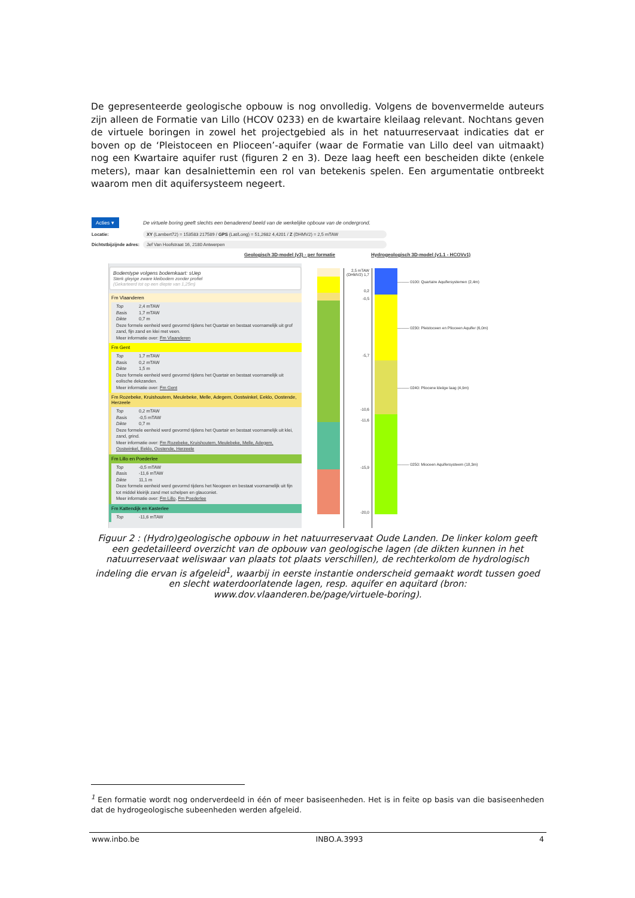De gepresenteerde geologische opbouw is nog onvolledig. Volgens de bovenvermelde auteurs zijn alleen de Formatie van Lillo (HCOV 0233) en de kwartaire kleilaag relevant. Nochtans geven de virtuele boringen in zowel het projectgebied als in het natuurreservaat indicaties dat er boven op de ‘Pleistoceen en Plioceen’-aquifer (waar de Formatie van Lillo deel van uitmaakt) nog een Kwartaire aquifer rust (figuren 2 en 3). Deze laag heeft een bescheiden dikte (enkele meters), maar kan desalniettemin een rol van betekenis spelen. Een argumentatie ontbreekt waarom men dit aquifersysteem negeert.
Acties ▾
De virtuele boring geeft slechts een benaderend beeld van de werkelijke opbouw van de ondergrond.
Locatie: XY (Lambert72) = 153583 217589 / GPS (Lat/Long) = 51,2682 4,4201 / Z (DHMV2) = 2,5 mTAW
Dichtstbijzijnde adres:
Jef Van Hoofstraat 16, 2180 Antwerpen
Geologisch 3D-model (v3) - per formatie Hydrogeologisch 3D-model (v1.1 - HCOVv1)
Bodemtype volgens bodemkaart: sUep
Sterk gleyige zware kleibodem zonder profiel
(Gekarteerd tot op een diepte van 1,25m)
Fm Vlaanderen
Top 2,4 mTAW
Basis 1,7 mTAW
Dikte 0,7 m
Deze formele eenheid werd gevormd tijdens het Quartair en bestaat voornamelijk uit grof zand, fijn zand en klei met veen.
Meer informatie over: Fm Vlaanderen
Fm Gent
Top 1,7 mTAW
Basis 0,2 mTAW
Dikte 1,5 m
Deze formele eenheid werd gevormd tijdens het Quartair en bestaat voornamelijk uit eolische dekzanden.
Meer informatie over: Fm Gent
Fm Rozebeke, Kruishoutem, Meulebeke, Melle, Adegem, Oostwinkel, Eeklo, Oostende, Herzeele
Top 0,2 mTAW
Basis -0,5 mTAW
Dikte 0,7 m
Deze formele eenheid werd gevormd tijdens het Quartair en bestaat voornamelijk uit klei, zand, grind.
Meer informatie over: Fm Rozebeke, Kruishoutem, Meulebeke, Melle, Adegem, Oostwinkel, Eeklo, Oostende, Herzeele
Fm Lillo en Poederlee
Top -0,5 mTAW
Basis -11,6 mTAW
Dikte 11,1 m
Deze formele eenheid werd gevormd tijdens het Neogeen en bestaat voornamelijk uit fijn tot middel kleirijk zand met schelpen en glauconiet.
Meer informatie over: Fm Lillo, Fm Poederlee
Fm Kattendijk en Kasterlee
Top -11,6 mTAW
2,5 mTAW (DHMV2) 1,7
0,2
-0,5
-5,7
-10,6
-11,6
-15,9
-20,0
——— 0100: Quartaire Aquifersystemen (2,4m)
——— 0230: Pleistoceen en Plioceen Aquifer (6,0m)
——— 0240: Pliocene kleiige laag (4,9m)
——— 0250: Mioceen Aquifersysteem (18,3m)
Figuur 2 : (Hydro)geologische opbouw in het natuurreservaat Oude Landen. De linker kolom geeft een gedetailleerd overzicht van de opbouw van geologische lagen (de dikten kunnen in het natuurreservaat weliswaar van plaats tot plaats verschillen), de rechterkolom de hydrologisch indeling die ervan is afgeleid<sup>1</sup>, waarbij in eerste instantie onderscheid gemaakt wordt tussen goed en slecht waterdoorlatende lagen, resp. aquifer en aquitard (bron: www.dov.vlaanderen.be/page/virtuele-boring).
<sup>1</sup> Een formatie wordt nog onderverdeeld in één of meer basiseenheden. Het is in feite op basis van die basiseenheden dat de hydrogeologische subeenheden werden afgeleid.
www.inbo.be INBO.A.3993 4